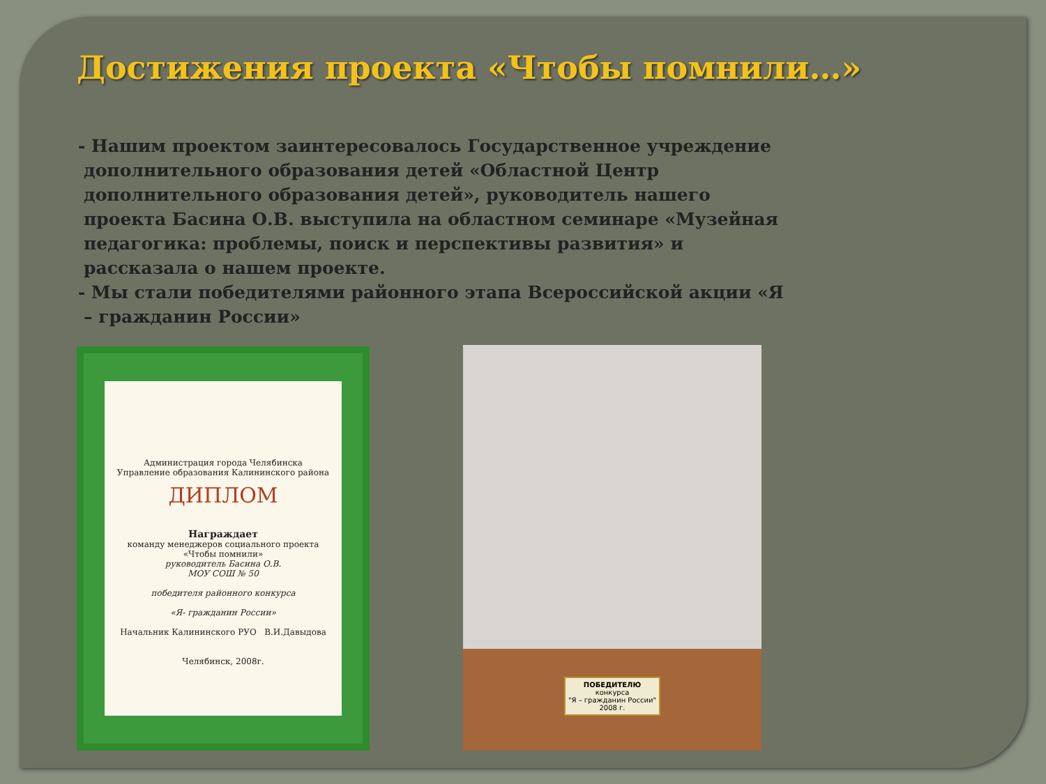Достижения проекта «Чтобы помнили…»
- Нашим проектом заинтересовалось Государственное учреждение дополнительного образования детей «Областной Центр дополнительного образования детей», руководитель нашего проекта Басина О.В. выступила на областном семинаре «Музейная педагогика: проблемы, поиск и перспективы развития» и рассказала о нашем проекте.
- Мы стали победителями районного этапа Всероссийской акции «Я – гражданин России»
Администрация города Челябинска
Управление образования Калининского района
ДИПЛОМ
Награждает
команду менеджеров социального проекта
«Чтобы помнили»
руководитель Басина О.В.
МОУ СОШ № 50
победителя районного конкурса
«Я- гражданин России»
Начальник Калининского РУО В.И.Давыдова
Челябинск, 2008г.
ПОБЕДИТЕЛЮ
конкурса
"Я – гражданин России"
2008 г.